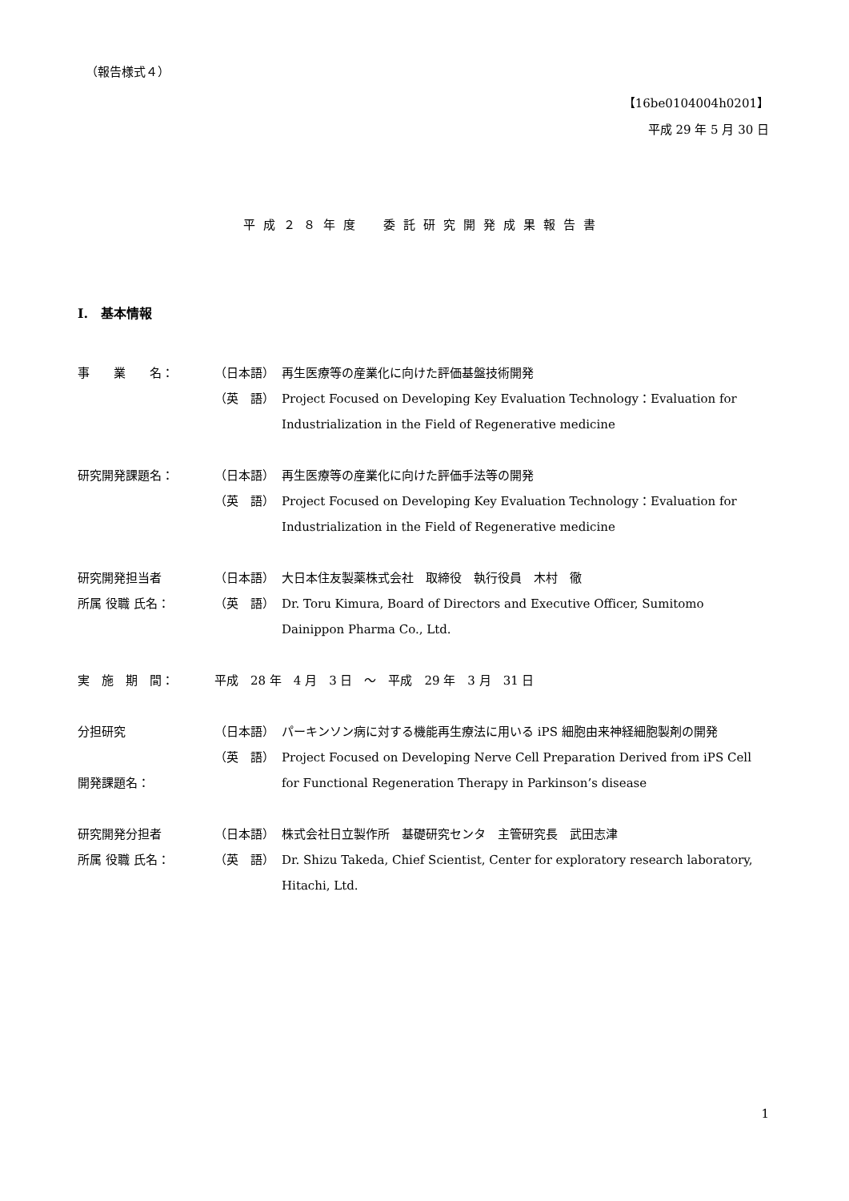（報告様式４）
【16be0104004h0201】
平成 29 年 5 月 30 日
平成２８年度　委託研究開発成果報告書
I.　基本情報
事　　業　　名： （日本語） 再生医療等の産業化に向けた評価基盤技術開発
（英　語） Project Focused on Developing Key Evaluation Technology：Evaluation for Industrialization in the Field of Regenerative medicine
研究開発課題名： （日本語） 再生医療等の産業化に向けた評価手法等の開発
（英　語） Project Focused on Developing Key Evaluation Technology：Evaluation for Industrialization in the Field of Regenerative medicine
研究開発担当者
所属 役職 氏名：
（日本語） 大日本住友製薬株式会社　取締役　執行役員　木村　徹
（英　語） Dr. Toru Kimura, Board of Directors and Executive Officer, Sumitomo Dainippon Pharma Co., Ltd.
実　施　期　間： 平成　28 年　4 月　3 日　～　平成　29 年　3 月　31 日
分担研究
開発課題名：
（日本語） パーキンソン病に対する機能再生療法に用いる iPS 細胞由来神経細胞製剤の開発
（英　語） Project Focused on Developing Nerve Cell Preparation Derived from iPS Cell for Functional Regeneration Therapy in Parkinson’s disease
研究開発分担者
所属 役職 氏名：
（日本語） 株式会社日立製作所　基礎研究センタ　主管研究長　武田志津
（英　語） Dr. Shizu Takeda, Chief Scientist, Center for exploratory research laboratory, Hitachi, Ltd.
1